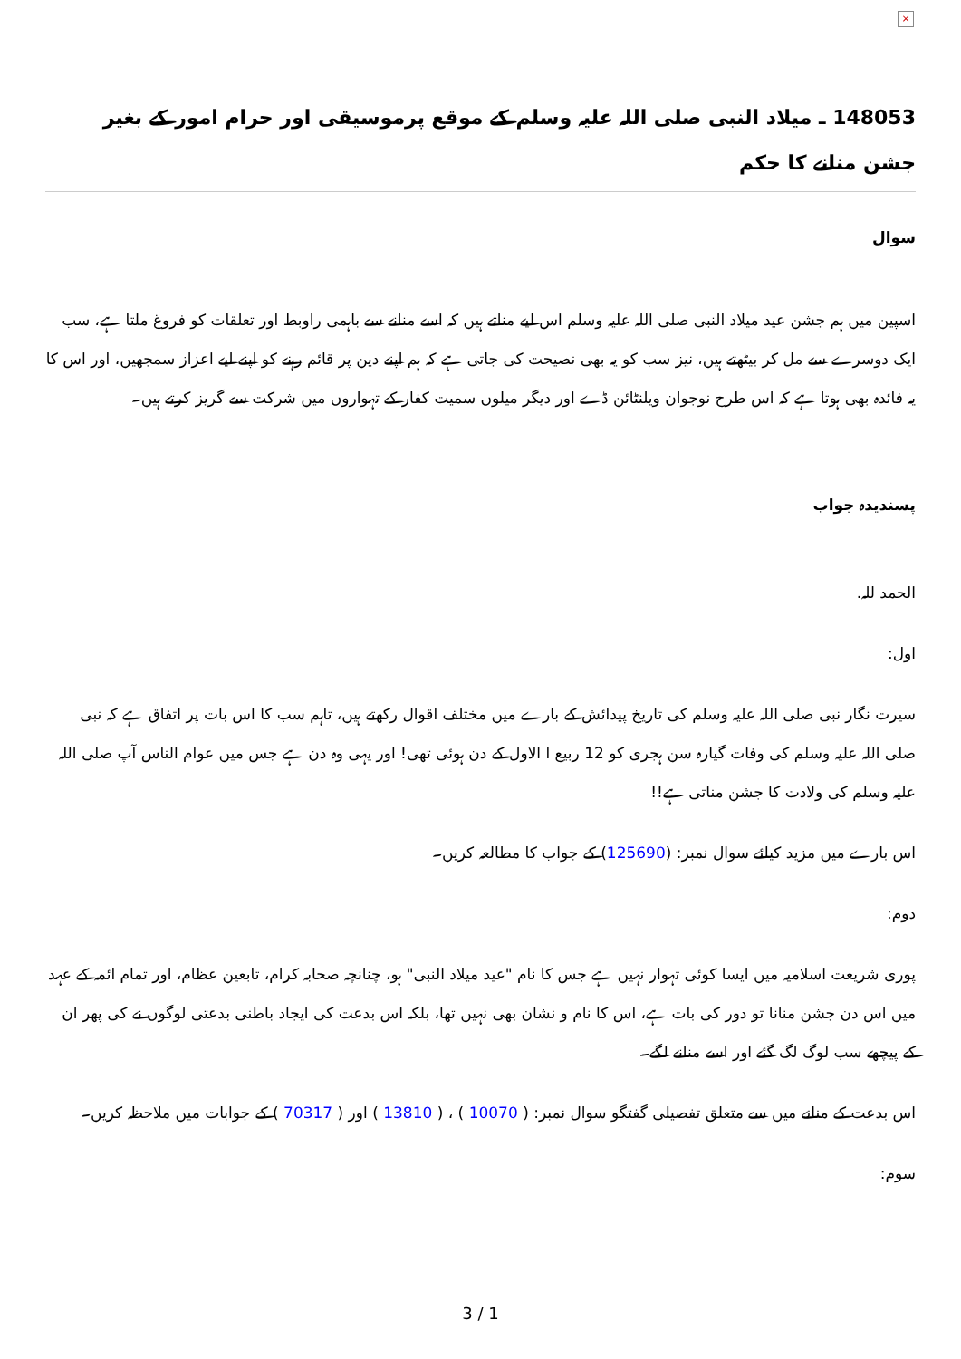×
148053 ـ میلاد النبی صلی اللہ علیہ وسلم کے موقع پرموسیقی اور حرام امور کے بغیر جشن منانے کا حکم
سوال
اسپین میں ہم جشن عید میلاد النبی صلی اللہ علیہ وسلم اس لیے مناتے ہیں کہ اسے منانے سے باہمی راوبط اور تعلقات کو فروغ ملتا ہے، سب ایک دوسرے سے مل کر بیٹھتے ہیں، نیز سب کو یہ بھی نصیحت کی جاتی ہے کہ ہم اپنے دین پر قائم رہنے کو اپنے لیے اعزاز سمجھیں، اور اس کا یہ فائدہ بھی ہوتا ہے کہ اس طرح نوجوان ویلنٹائن ڈے اور دیگر میلوں سمیت کفار کے تہواروں میں شرکت سے گریز کرتے ہیں۔
پسندیدہ جواب
الحمد للہ.
اول:
سیرت نگار نبی صلی اللہ علیہ وسلم کی تاریخ پیدائش کے بارے میں مختلف اقوال رکھتے ہیں، تاہم سب کا اس بات پر اتفاق ہے کہ نبی صلی اللہ علیہ وسلم کی وفات گیارہ سن ہجری کو 12 ربیع ا الاول کے دن ہوئی تھی! اور یہی وہ دن ہے جس میں عوام الناس آپ صلی اللہ علیہ وسلم کی ولادت کا جشن مناتی ہے!!
اس بارے میں مزید کیلئے سوال نمبر: (125690) کے جواب کا مطالعہ کریں۔
دوم:
پوری شریعت اسلامیہ میں ایسا کوئی تہوار نہیں ہے جس کا نام "عید میلاد النبی" ہو، چنانچہ صحابہ کرام، تابعین عظام، اور تمام ائمہ کے عہد میں اس دن جشن منانا تو دور کی بات ہے، اس کا نام و نشان بھی نہیں تھا، بلکہ اس بدعت کی ایجاد باطنی بدعتی لوگوں نے کی پھر ان کے پیچھے سب لوگ لگ گئے اور اسے منانے لگے۔
اس بدعت کے منانے میں سے متعلق تفصیلی گفتگو سوال نمبر: ( 10070 ) ، ( 13810 ) اور ( 70317 ) کے جوابات میں ملاحظہ کریں۔
سوم:
3 / 1